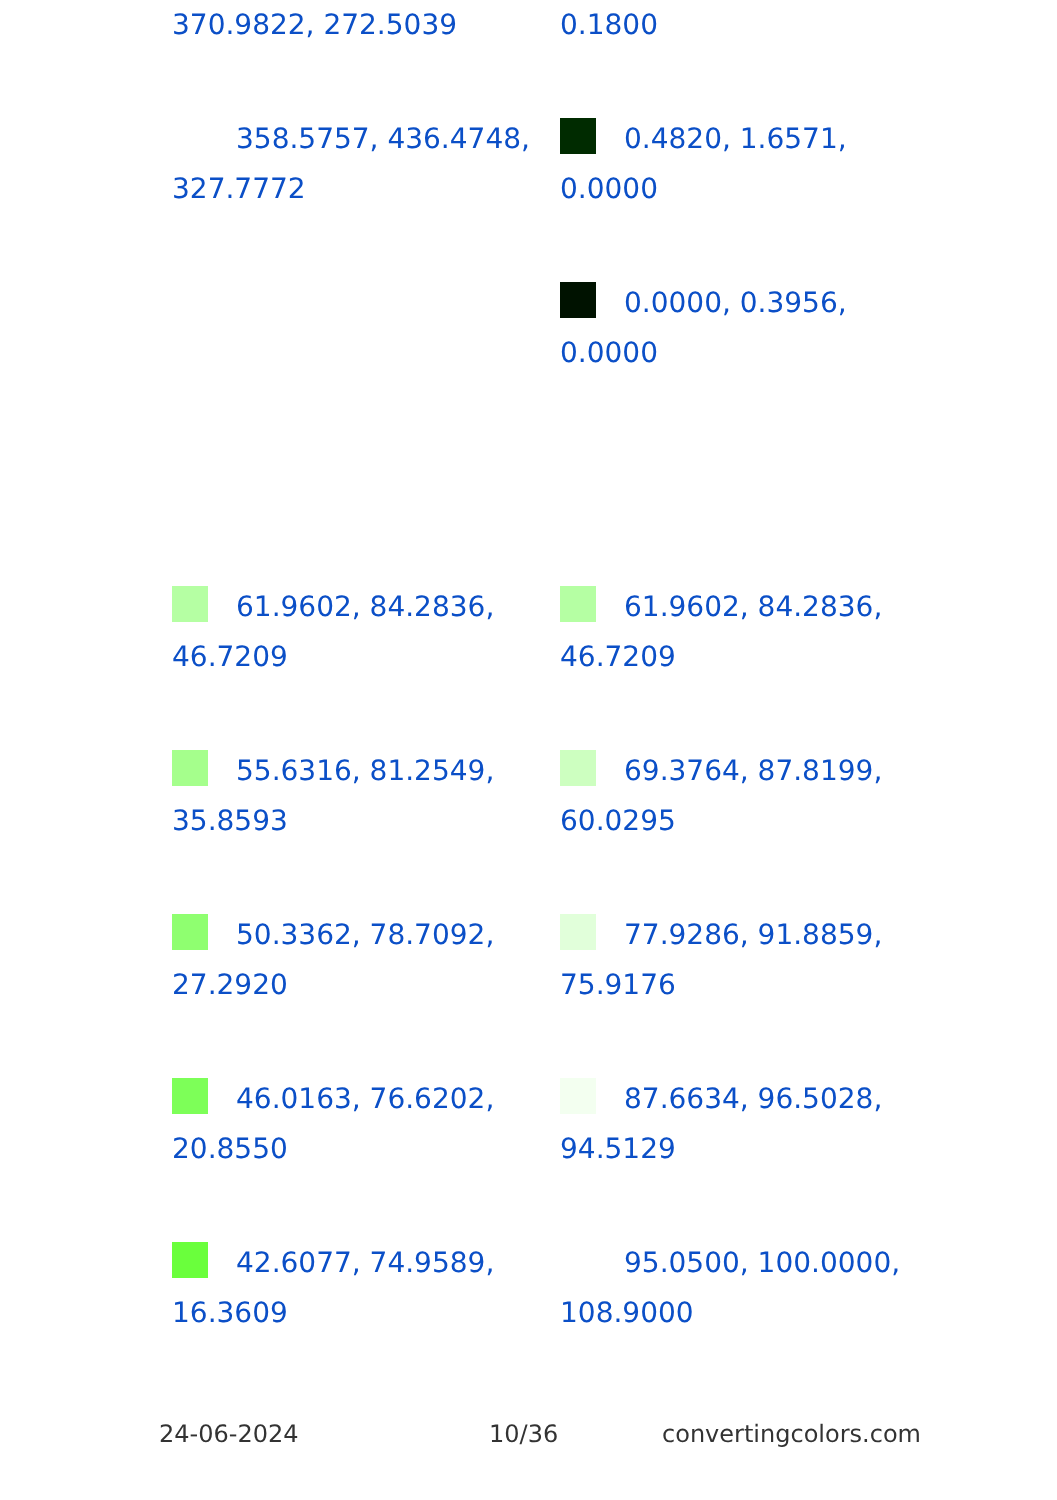370.9822, 272.5039 0.1800
358.5757, 436.4748, 327.7772
0.4820, 1.6571, 0.0000
0.0000, 0.3956, 0.0000
61.9602, 84.2836, 46.7209
61.9602, 84.2836, 46.7209
55.6316, 81.2549, 35.8593
69.3764, 87.8199, 60.0295
50.3362, 78.7092, 27.2920
77.9286, 91.8859, 75.9176
46.0163, 76.6202, 20.8550
87.6634, 96.5028, 94.5129
42.6077, 74.9589, 16.3609
95.0500, 100.0000, 108.9000
24-06-2024 10/36 convertingcolors.com